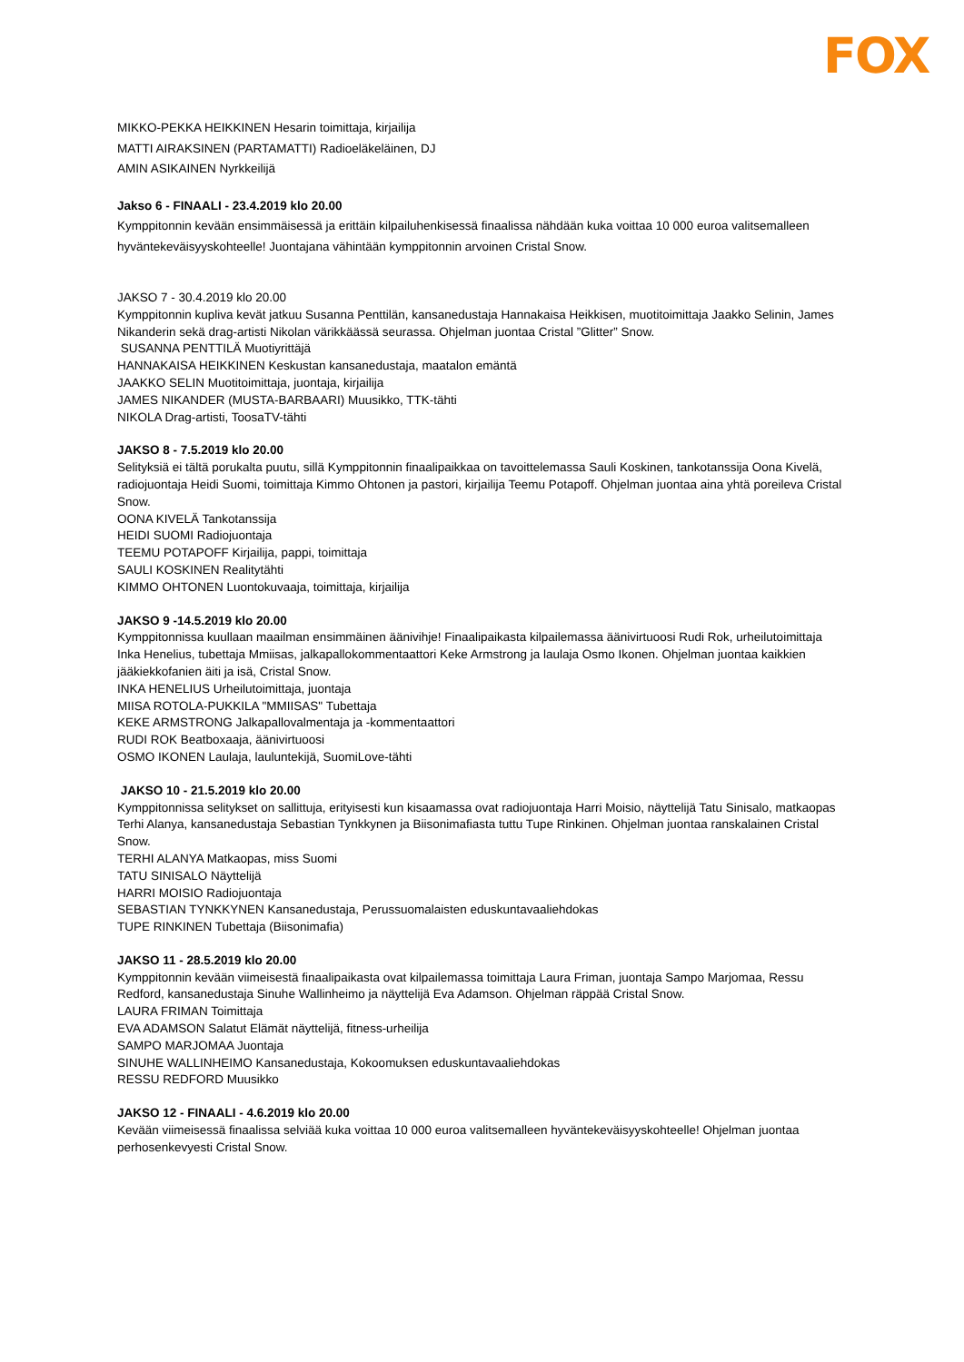FOX
MIKKO-PEKKA HEIKKINEN Hesarin toimittaja, kirjailija
MATTI AIRAKSINEN (PARTAMATTI) Radioeläkeläinen, DJ
AMIN ASIKAINEN Nyrkkeilijä
Jakso 6 - FINAALI - 23.4.2019 klo 20.00
Kymppitonnin kevään ensimmäisessä ja erittäin kilpailuhenkisessä finaalissa nähdään kuka voittaa 10 000 euroa valitsemalleen hyväntekeväisyyskohteelle! Juontajana vähintään kymppitonnin arvoinen Cristal Snow.
JAKSO 7 - 30.4.2019 klo 20.00
Kymppitonnin kupliva kevät jatkuu Susanna Penttilän, kansanedustaja Hannakaisa Heikkisen, muotitoimittaja Jaakko Selinin, James Nikanderin sekä drag-artisti Nikolan värikkäässä seurassa. Ohjelman juontaa Cristal ”Glitter” Snow.
SUSANNA PENTTILÄ Muotiyrittäjä
HANNAKAISA HEIKKINEN Keskustan kansanedustaja, maatalon emäntä
JAAKKO SELIN Muotitoimittaja, juontaja, kirjailija
JAMES NIKANDER (MUSTA-BARBAARI) Muusikko, TTK-tähti
NIKOLA Drag-artisti, ToosaTV-tähti
JAKSO 8 - 7.5.2019 klo 20.00
Selityksiä ei tältä porukalta puutu, sillä Kymppitonnin finaalipaikkaa on tavoittelemassa Sauli Koskinen, tankotanssija Oona Kivelä, radiojuontaja Heidi Suomi, toimittaja Kimmo Ohtonen ja pastori, kirjailija Teemu Potapoff. Ohjelman juontaa aina yhtä poreileva Cristal Snow.
OONA KIVELÄ Tankotanssija
HEIDI SUOMI Radiojuontaja
TEEMU POTAPOFF Kirjailija, pappi, toimittaja
SAULI KOSKINEN Realitytähti
KIMMO OHTONEN Luontokuvaaja, toimittaja, kirjailija
JAKSO 9 -14.5.2019 klo 20.00
Kymppitonnissa kuullaan maailman ensimmäinen äänivihje! Finaalipaikasta kilpailemassa äänivirtuoosi Rudi Rok, urheilutoimittaja Inka Henelius, tubettaja Mmiisas, jalkapallokommentaattori Keke Armstrong ja laulaja Osmo Ikonen. Ohjelman juontaa kaikkien jääkiekkofanien äiti ja isä, Cristal Snow.
INKA HENELIUS Urheilutoimittaja, juontaja
MIISA ROTOLA-PUKKILA "MMIISAS" Tubettaja
KEKE ARMSTRONG Jalkapallovalmentaja ja -kommentaattori
RUDI ROK Beatboxaaja, äänivirtuoosi
OSMO IKONEN Laulaja, lauluntekijä, SuomiLove-tähti
JAKSO 10 - 21.5.2019 klo 20.00
Kymppitonnissa selitykset on sallittuja, erityisesti kun kisaamassa ovat radiojuontaja Harri Moisio, näyttelijä Tatu Sinisalo, matkaopas Terhi Alanya, kansanedustaja Sebastian Tynkkynen ja Biisonimafiasta tuttu Tupe Rinkinen. Ohjelman juontaa ranskalainen Cristal Snow.
TERHI ALANYA Matkaopas, miss Suomi
TATU SINISALO Näyttelijä
HARRI MOISIO Radiojuontaja
SEBASTIAN TYNKKYNEN Kansanedustaja, Perussuomalaisten eduskuntavaaliehdokas
TUPE RINKINEN Tubettaja (Biisonimafia)
JAKSO 11 - 28.5.2019 klo 20.00
Kymppitonnin kevään viimeisestä finaalipaikasta ovat kilpailemassa toimittaja Laura Friman, juontaja Sampo Marjomaa, Ressu Redford, kansanedustaja Sinuhe Wallinheimo ja näyttelijä Eva Adamson. Ohjelman räppää Cristal Snow.
LAURA FRIMAN Toimittaja
EVA ADAMSON Salatut Elämät näyttelijä, fitness-urheilija
SAMPO MARJOMAA Juontaja
SINUHE WALLINHEIMO Kansanedustaja, Kokoomuksen eduskuntavaaliehdokas
RESSU REDFORD Muusikko
JAKSO 12 - FINAALI - 4.6.2019 klo 20.00
Kevään viimeisessä finaalissa selviää kuka voittaa 10 000 euroa valitsemalleen hyväntekeväisyyskohteelle! Ohjelman juontaa perhosenkevyesti Cristal Snow.